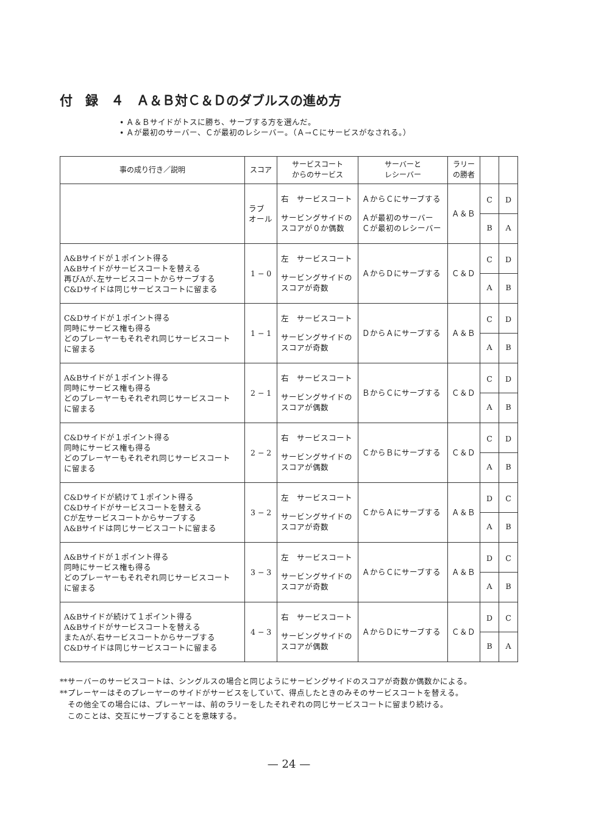付　録　４　Ａ＆Ｂ対Ｃ＆Ｄのダブルスの進め方
• Ａ＆Ｂサイドがトスに勝ち、サーブする方を選んだ。
• Ａが最初のサーバー、Ｃが最初のレシーバー。（Ａ→Ｃにサービスがなされる。）
| 事の成り行き／説明 | スコア | サービスコート からのサービス | サーバーと レシーバー | ラリー の勝者 | | |
| --- | --- | --- | --- | --- | --- | --- |
| | ラブ オール | 右 サービスコート サービングサイドの スコアが０か偶数 | ＡからＣにサーブする Ａが最初のサーバー Ｃが最初のレシーバー | Ａ＆Ｂ | C B | D A |
| A&Bサイドが１ポイント得る A&Bサイドがサービスコートを替える 再びAが､左サービスコートからサーブする C&Dサイドは同じサービスコートに留まる | 1 − 0 | 左 サービスコート サービングサイドの スコアが奇数 | ＡからＤにサーブする | Ｃ＆Ｄ | C A | D B |
| C&Dサイドが１ポイント得る 同時にサービス権も得る どのプレーヤーもそれぞれ同じサービスコート に留まる | 1 − 1 | 左 サービスコート サービングサイドの スコアが奇数 | ＤからＡにサーブする | Ａ＆Ｂ | C A | D B |
| A&Bサイドが１ポイント得る 同時にサービス権も得る どのプレーヤーもそれぞれ同じサービスコート に留まる | 2 − 1 | 右 サービスコート サービングサイドの スコアが偶数 | ＢからＣにサーブする | Ｃ＆Ｄ | C A | D B |
| C&Dサイドが１ポイント得る 同時にサービス権も得る どのプレーヤーもそれぞれ同じサービスコート に留まる | 2 − 2 | 右 サービスコート サービングサイドの スコアが偶数 | ＣからＢにサーブする | Ｃ＆Ｄ | C A | D B |
| C&Dサイドが続けて１ポイント得る C&Dサイドがサービスコートを替える Cが左サービスコートからサーブする A&Bサイドは同じサービスコートに留まる | 3 − 2 | 左 サービスコート サービングサイドの スコアが奇数 | ＣからＡにサーブする | Ａ＆Ｂ | D A | C B |
| A&Bサイドが１ポイント得る 同時にサービス権も得る どのプレーヤーもそれぞれ同じサービスコート に留まる | 3 − 3 | 左 サービスコート サービングサイドの スコアが奇数 | ＡからＣにサーブする | Ａ＆Ｂ | D A | C B |
| A&Bサイドが続けて１ポイント得る A&Bサイドがサービスコートを替える またAが､右サービスコートからサーブする C&Dサイドは同じサービスコートに留まる | 4 − 3 | 右 サービスコート サービングサイドの スコアが偶数 | ＡからＤにサーブする | Ｃ＆Ｄ | D B | C A |
**サーバーのサービスコートは、シングルスの場合と同じようにサービングサイドのスコアが奇数か偶数かによる。
**プレーヤーはそのプレーヤーのサイドがサービスをしていて、得点したときのみそのサービスコートを替える。
　その他全ての場合には、プレーヤーは、前のラリーをしたそれぞれの同じサービスコートに留まり続ける。
　このことは、交互にサーブすることを意味する。
— 24 —